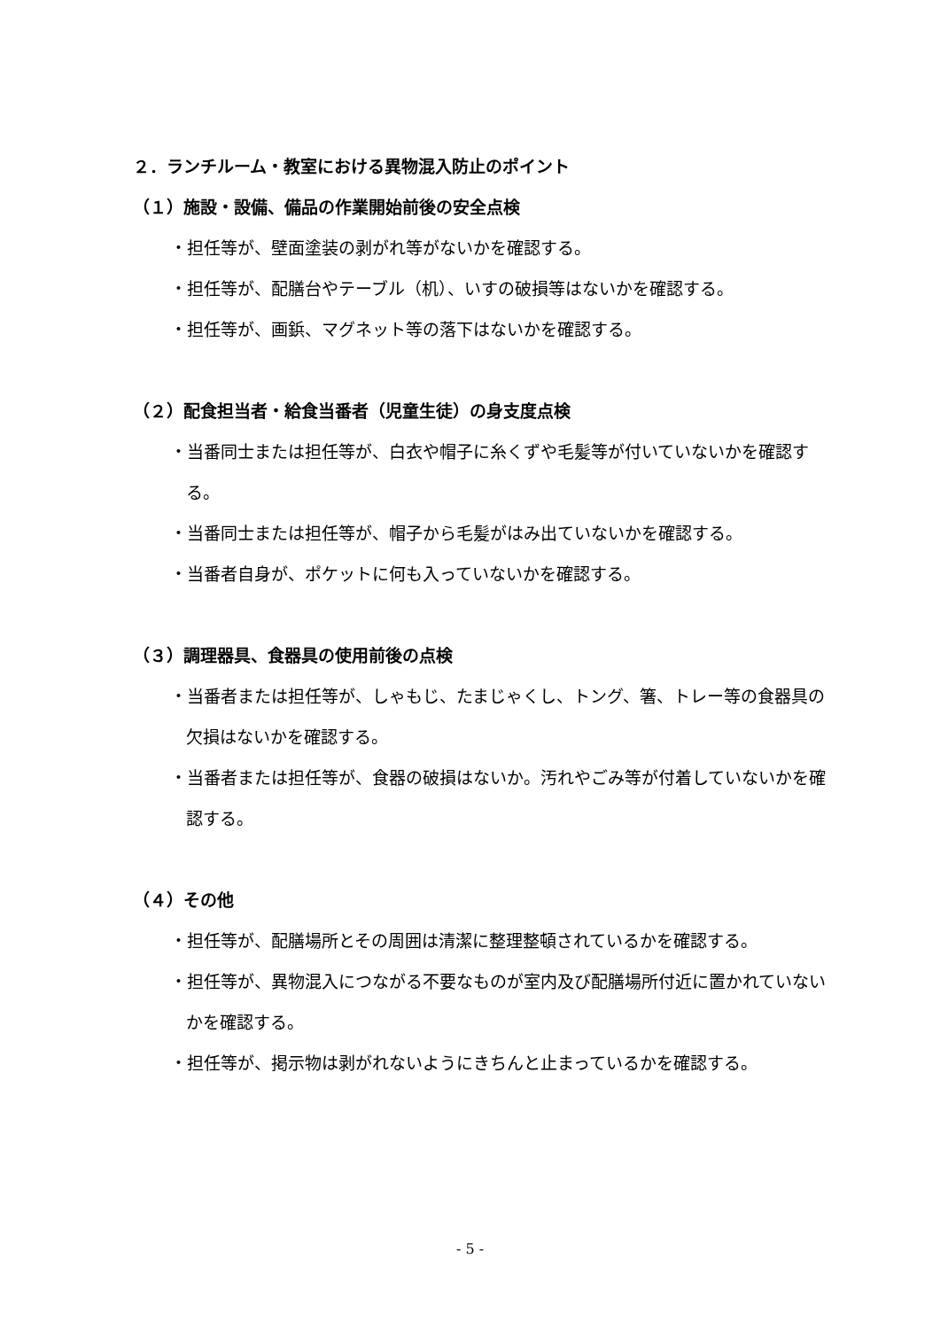２．ランチルーム・教室における異物混入防止のポイント
（１）施設・設備、備品の作業開始前後の安全点検
・担任等が、壁面塗装の剥がれ等がないかを確認する。
・担任等が、配膳台やテーブル（机）、いすの破損等はないかを確認する。
・担任等が、画鋲、マグネット等の落下はないかを確認する。
（２）配食担当者・給食当番者（児童生徒）の身支度点検
・当番同士または担任等が、白衣や帽子に糸くずや毛髪等が付いていないかを確認する。
・当番同士または担任等が、帽子から毛髪がはみ出ていないかを確認する。
・当番者自身が、ポケットに何も入っていないかを確認する。
（３）調理器具、食器具の使用前後の点検
・当番者または担任等が、しゃもじ、たまじゃくし、トング、箸、トレー等の食器具の欠損はないかを確認する。
・当番者または担任等が、食器の破損はないか。汚れやごみ等が付着していないかを確認する。
（４）その他
・担任等が、配膳場所とその周囲は清潔に整理整頓されているかを確認する。
・担任等が、異物混入につながる不要なものが室内及び配膳場所付近に置かれていないかを確認する。
・担任等が、掲示物は剥がれないようにきちんと止まっているかを確認する。
- 5 -